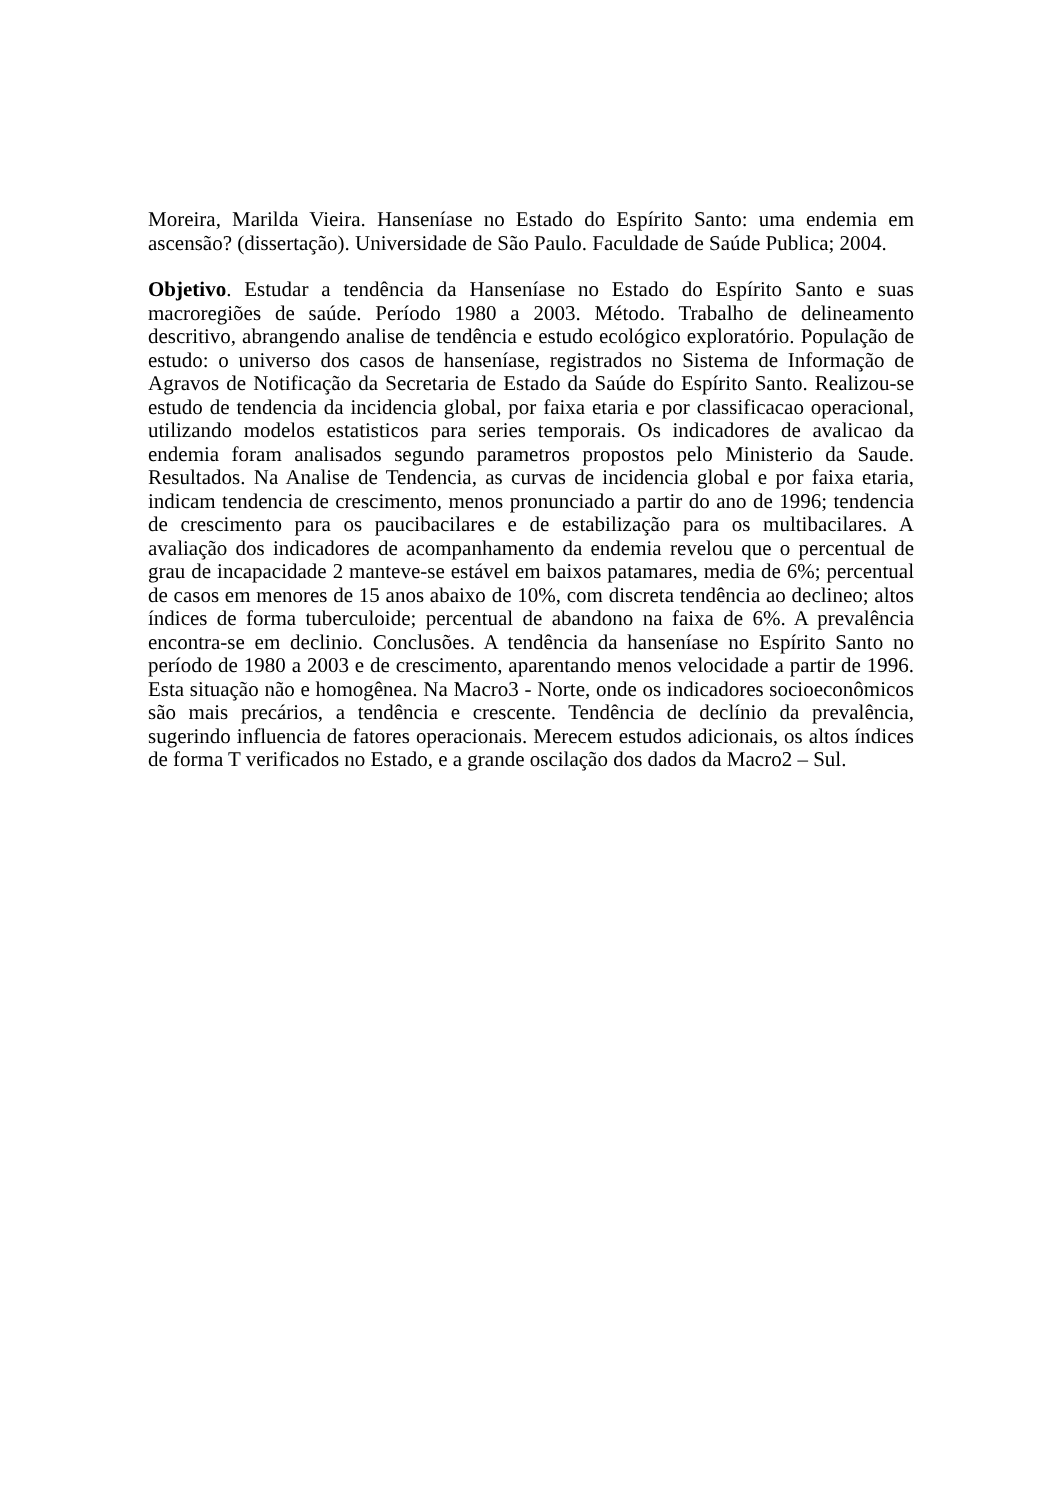Moreira, Marilda Vieira. Hanseníase no Estado do Espírito Santo: uma endemia em ascensão? (dissertação). Universidade de São Paulo. Faculdade de Saúde Publica; 2004.
Objetivo. Estudar a tendência da Hanseníase no Estado do Espírito Santo e suas macroregiões de saúde. Período 1980 a 2003. Método. Trabalho de delineamento descritivo, abrangendo analise de tendência e estudo ecológico exploratório. População de estudo: o universo dos casos de hanseníase, registrados no Sistema de Informação de Agravos de Notificação da Secretaria de Estado da Saúde do Espírito Santo. Realizou-se estudo de tendencia da incidencia global, por faixa etaria e por classificacao operacional, utilizando modelos estatisticos para series temporais. Os indicadores de avalicao da endemia foram analisados segundo parametros propostos pelo Ministerio da Saude. Resultados. Na Analise de Tendencia, as curvas de incidencia global e por faixa etaria, indicam tendencia de crescimento, menos pronunciado a partir do ano de 1996; tendencia de crescimento para os paucibacilares e de estabilização para os multibacilares. A avaliação dos indicadores de acompanhamento da endemia revelou que o percentual de grau de incapacidade 2 manteve-se estável em baixos patamares, media de 6%; percentual de casos em menores de 15 anos abaixo de 10%, com discreta tendência ao declineo; altos índices de forma tuberculoide; percentual de abandono na faixa de 6%. A prevalência encontra-se em declinio. Conclusões. A tendência da hanseníase no Espírito Santo no período de 1980 a 2003 e de crescimento, aparentando menos velocidade a partir de 1996. Esta situação não e homogênea. Na Macro3 - Norte, onde os indicadores socioeconômicos são mais precários, a tendência e crescente. Tendência de declínio da prevalência, sugerindo influencia de fatores operacionais. Merecem estudos adicionais, os altos índices de forma T verificados no Estado, e a grande oscilação dos dados da Macro2 – Sul.